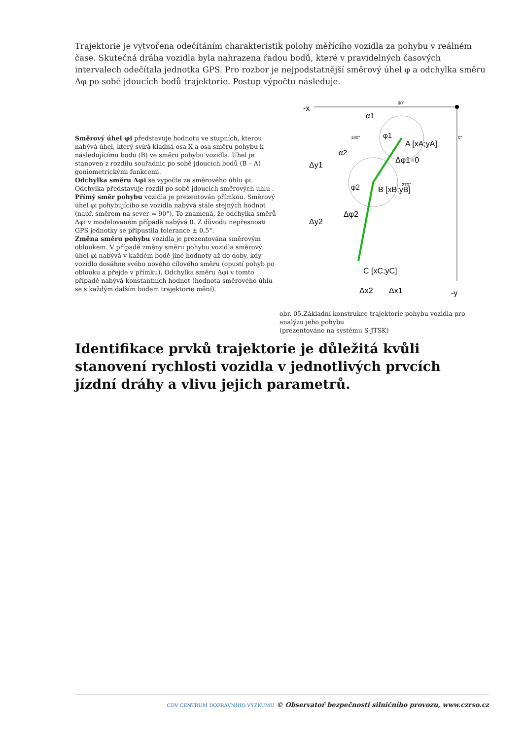Trajektorie je vytvořena odečítáním charakteristik polohy měřícího vozidla za pohybu v reálném čase. Skutečná dráha vozidla byla nahrazena řadou bodů, které v pravidelných časových intervalech odečítala jednotka GPS. Pro rozbor je nejpodstatnější směrový úhel φ a odchylka směru Δφ po sobě jdoucích bodů trajektorie. Postup výpočtu následuje.
Směrový úhel φi představuje hodnotu ve stupních, kterou nabývá úhel, který svírá kladná osa X a osa směru pohybu k následujícímu bodu (B) ve směru pohybu vozidla. Úhel je stanoven z rozdílu souřadnic po sobě jdoucích bodů (B – A) goniometrickými funkcemi.
Odchylka směru Δφi se vypočte ze směrového úhlu φi. Odchylka představuje rozdíl po sobě jdoucích směrových úhlu .
Přímý směr pohybu vozidla je prezentován přímkou. Směrový úhel φi pohybujícího se vozidla nabývá stále stejných hodnot (např. směrem na sever = 90°). To znamená, že odchylka směrů Δφi v modelovaném případě nabývá 0. Z důvodu nepřesnosti GPS jednotky se připustila tolerance ± 0,5°.
Změna směru pohybu vozidla je prezentována směrovým obloukem. V případě změny směru pohybu vozidla směrový úhel φi nabývá v každém bodě jiné hodnoty až do doby, kdy vozidlo dosáhne svého nového cílového směru (opustí pohyb po oblouku a přejde v přímku). Odchylka směru Δφi v tomto případě nabývá konstantních hodnot (hodnota směrového úhlu se s každým dalším bodem trajektorie mění).
-x
-y
90°
180°
0°
270°
A [xA;yA]
B [xB;yB]
C [xC;yC]
φ1
φ2
α1
α2
Δφ1=0
Δφ2
Δy1
Δy2
Δx2
Δx1
obr. 05.Základní konstrukce trajektorie pohybu vozidla pro analýzu jeho pohybu
(prezentováno na systému S-JTSK)
Identifikace prvků trajektorie je důležitá kvůli stanovení rychlosti vozidla v jednotlivých prvcích jízdní dráhy a vlivu jejich parametrů.
CDV CENTRUM DOPRAVNÍHO VÝZKUMU © Observatoř bezpečnosti silničního provozu, www.czrso.cz